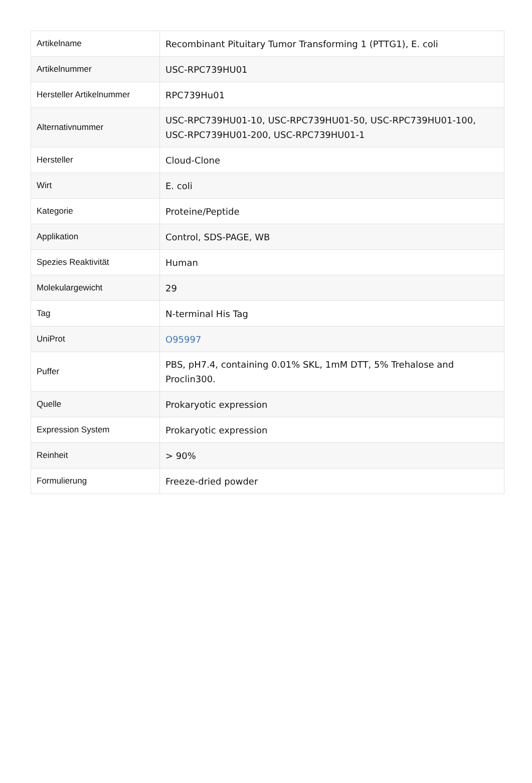| Artikelname | Recombinant Pituitary Tumor Transforming 1 (PTTG1), E. coli |
| Artikelnummer | USC-RPC739HU01 |
| Hersteller Artikelnummer | RPC739Hu01 |
| Alternativnummer | USC-RPC739HU01-10, USC-RPC739HU01-50, USC-RPC739HU01-100, USC-RPC739HU01-200, USC-RPC739HU01-1 |
| Hersteller | Cloud-Clone |
| Wirt | E. coli |
| Kategorie | Proteine/Peptide |
| Applikation | Control, SDS-PAGE, WB |
| Spezies Reaktivität | Human |
| Molekulargewicht | 29 |
| Tag | N-terminal His Tag |
| UniProt | O95997 |
| Puffer | PBS, pH7.4, containing 0.01% SKL, 1mM DTT, 5% Trehalose and Proclin300. |
| Quelle | Prokaryotic expression |
| Expression System | Prokaryotic expression |
| Reinheit | > 90% |
| Formulierung | Freeze-dried powder |